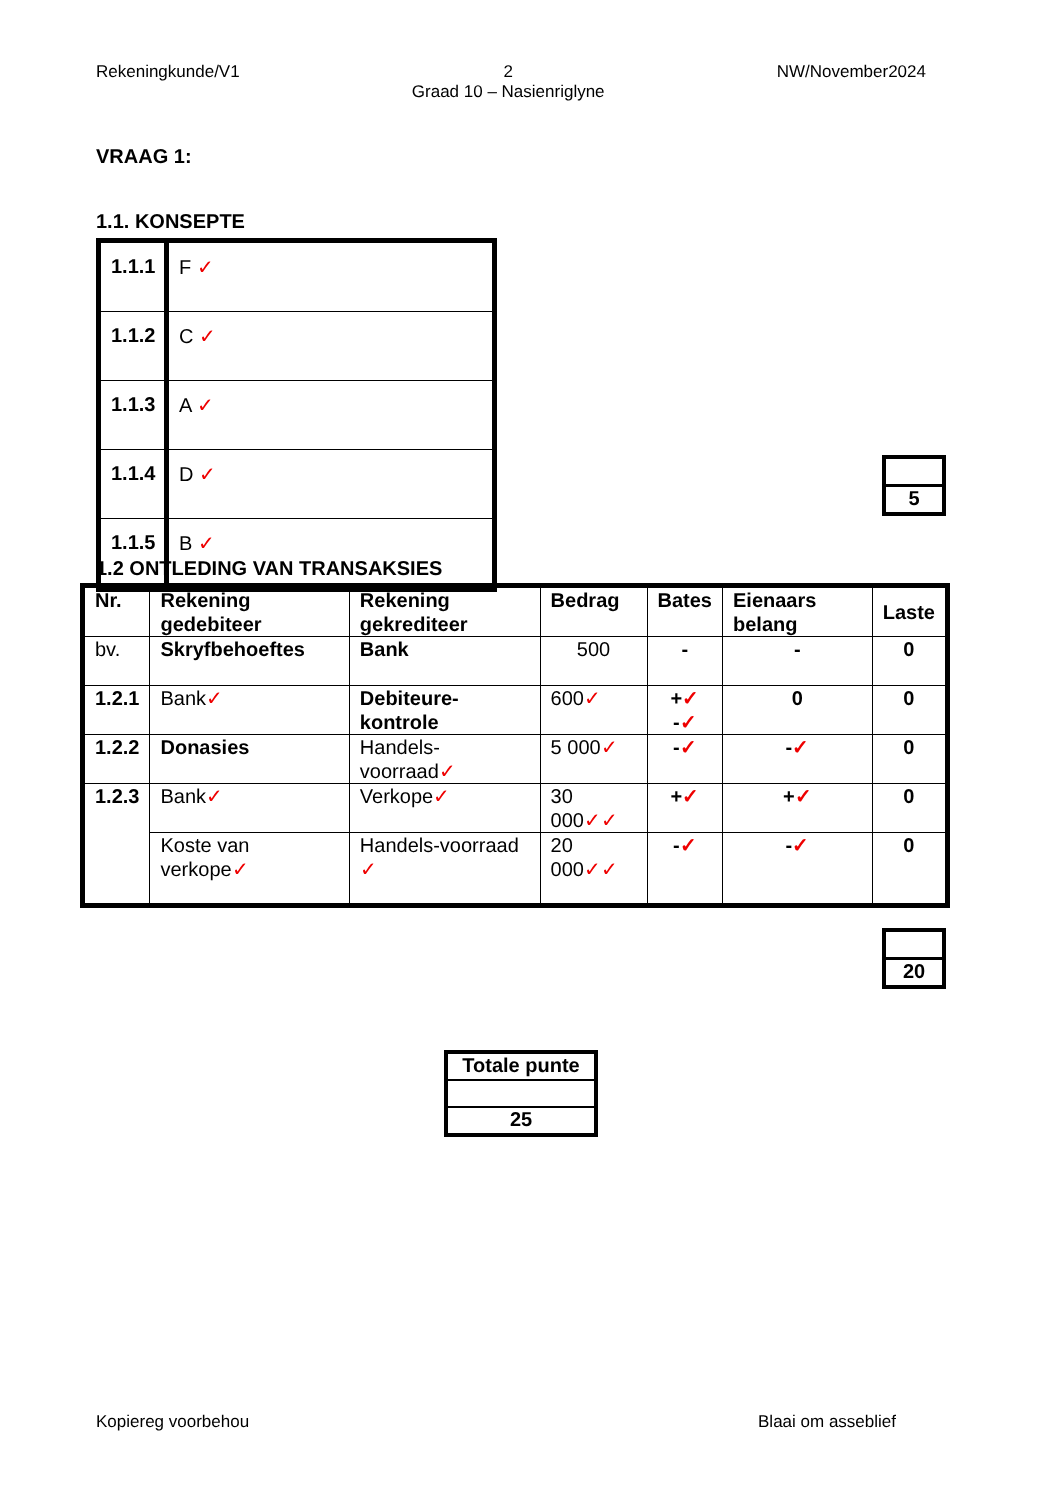Rekeningkunde/V1 2
Graad 10 – Nasienriglyne NW/November2024
VRAAG 1:
1.1. KONSEPTE
| 1.1.1 | F ✓ |
| 1.1.2 | C ✓ |
| 1.1.3 | A ✓ |
| 1.1.4 | D ✓ |
| 1.1.5 | B ✓ |
5
1.2 ONTLEDING VAN TRANSAKSIES
| Nr. | Rekening gedebiteer | Rekening gekrediteer | Bedrag | Bates | Eienaars belang | Laste |
| --- | --- | --- | --- | --- | --- | --- |
| bv. | Skryfbehoeftes | Bank | 500 | - | - | 0 |
| 1.2.1 | Bank ✓ | Debiteure-kontrole | 600 ✓ | + ✓ - ✓ | 0 | 0 |
| 1.2.2 | Donasies | Handels-voorraad ✓ | 5 000 ✓ | - ✓ | - ✓ | 0 |
| 1.2.3 | Bank ✓ | Verkope ✓ | 30 000 ✓✓ | + ✓ | + ✓ | 0 |
| | Koste van verkope ✓ | Handels-voorraad ✓ | 20 000 ✓✓ | - ✓ | - ✓ | 0 |
20
Totale punte
25
Kopiereg voorbehou Blaai om asseblief